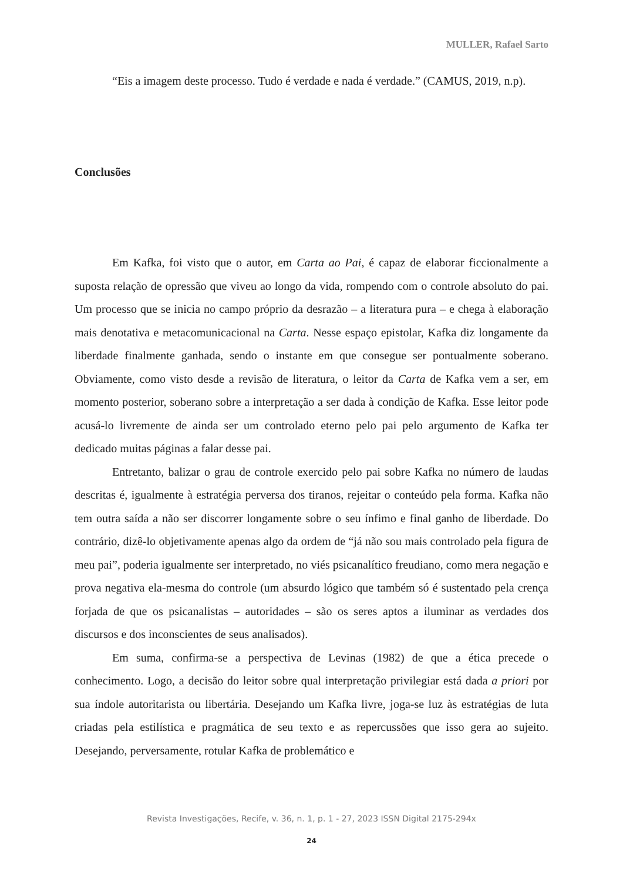MULLER, Rafael Sarto
“Eis a imagem deste processo. Tudo é verdade e nada é verdade.” (CAMUS, 2019, n.p).
Conclusões
Em Kafka, foi visto que o autor, em Carta ao Pai, é capaz de elaborar ficcionalmente a suposta relação de opressão que viveu ao longo da vida, rompendo com o controle absoluto do pai. Um processo que se inicia no campo próprio da desrazão – a literatura pura – e chega à elaboração mais denotativa e metacomunicacional na Carta. Nesse espaço epistolar, Kafka diz longamente da liberdade finalmente ganhada, sendo o instante em que consegue ser pontualmente soberano. Obviamente, como visto desde a revisão de literatura, o leitor da Carta de Kafka vem a ser, em momento posterior, soberano sobre a interpretação a ser dada à condição de Kafka. Esse leitor pode acusá-lo livremente de ainda ser um controlado eterno pelo pai pelo argumento de Kafka ter dedicado muitas páginas a falar desse pai.
Entretanto, balizar o grau de controle exercido pelo pai sobre Kafka no número de laudas descritas é, igualmente à estratégia perversa dos tiranos, rejeitar o conteúdo pela forma. Kafka não tem outra saída a não ser discorrer longamente sobre o seu ínfimo e final ganho de liberdade. Do contrário, dizê-lo objetivamente apenas algo da ordem de “já não sou mais controlado pela figura de meu pai”, poderia igualmente ser interpretado, no viés psicanalítico freudiano, como mera negação e prova negativa ela-mesma do controle (um absurdo lógico que também só é sustentado pela crença forjada de que os psicanalistas – autoridades – são os seres aptos a iluminar as verdades dos discursos e dos inconscientes de seus analisados).
Em suma, confirma-se a perspectiva de Levinas (1982) de que a ética precede o conhecimento. Logo, a decisão do leitor sobre qual interpretação privilegiar está dada a priori por sua índole autoritarista ou libertária. Desejando um Kafka livre, joga-se luz às estratégias de luta criadas pela estilística e pragmática de seu texto e as repercussões que isso gera ao sujeito. Desejando, perversamente, rotular Kafka de problemático e
Revista Investigações, Recife, v. 36, n. 1, p. 1 - 27, 2023 ISSN Digital 2175-294x
24